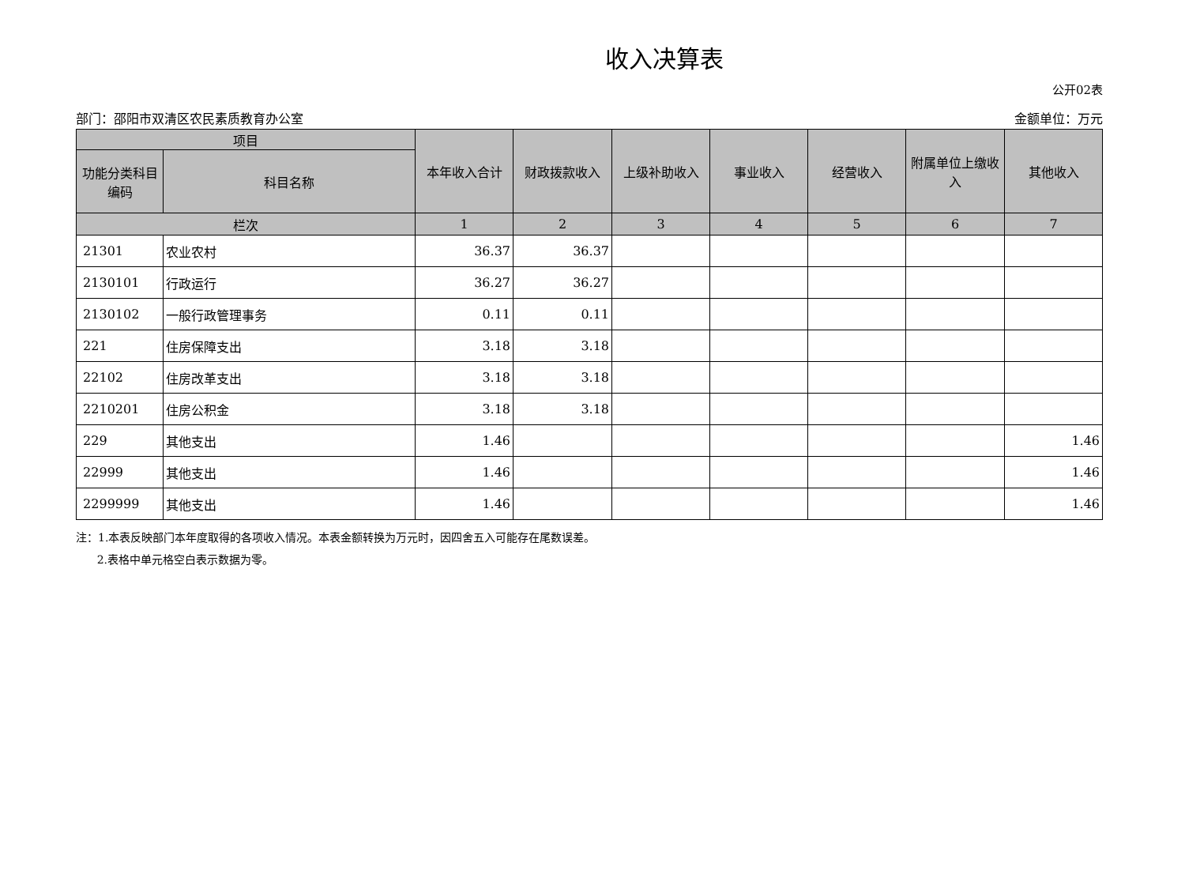收入决算表
公开02表
部门：邵阳市双清区农民素质教育办公室 金额单位：万元
| 项目 | | 本年收入合计 | 财政拨款收入 | 上级补助收入 | 事业收入 | 经营收入 | 附属单位上缴收入 | 其他收入 |
| --- | --- | --- | --- | --- | --- | --- | --- | --- |
| 功能分类科目编码 | 科目名称 | | | | | | | |
| 栏次 | | 1 | 2 | 3 | 4 | 5 | 6 | 7 |
| 21301 | 农业农村 | 36.37 | 36.37 | | | | | |
| 2130101 | 行政运行 | 36.27 | 36.27 | | | | | |
| 2130102 | 一般行政管理事务 | 0.11 | 0.11 | | | | | |
| 221 | 住房保障支出 | 3.18 | 3.18 | | | | | |
| 22102 | 住房改革支出 | 3.18 | 3.18 | | | | | |
| 2210201 | 住房公积金 | 3.18 | 3.18 | | | | | |
| 229 | 其他支出 | 1.46 | | | | | | 1.46 |
| 22999 | 其他支出 | 1.46 | | | | | | 1.46 |
| 2299999 | 其他支出 | 1.46 | | | | | | 1.46 |
注：1.本表反映部门本年度取得的各项收入情况。本表金额转换为万元时，因四舍五入可能存在尾数误差。
2.表格中单元格空白表示数据为零。